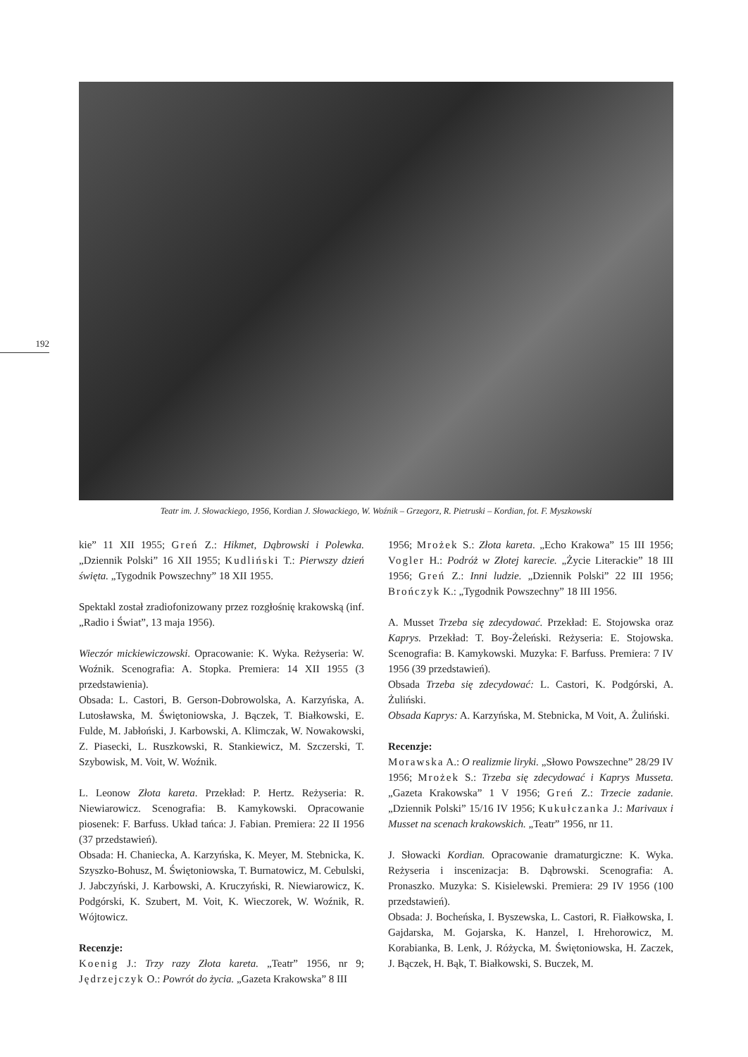192
Teatr im. J. Słowackiego, 1956, Kordian J. Słowackiego, W. Woźnik – Grzegorz, R. Pietruski – Kordian, fot. F. Myszkowski
kie” 11 XII 1955; Greń Z.: Hikmet, Dąbrowski i Polewka. „Dziennik Polski” 16 XII 1955; Kudliński T.: Pierwszy dzień święta. „Tygodnik Powszechny” 18 XII 1955.
Spektakl został zradiofonizowany przez rozgłośnię krakowską (inf. „Radio i Świat”, 13 maja 1956).
Wieczór mickiewiczowski. Opracowanie: K. Wyka. Reżyseria: W. Woźnik. Scenografia: A. Stopka. Premiera: 14 XII 1955 (3 przedstawienia).
Obsada: L. Castori, B. Gerson-Dobrowolska, A. Karzyńska, A. Lutosławska, M. Świętoniowska, J. Bączek, T. Białkowski, E. Fulde, M. Jabłoński, J. Karbowski, A. Klimczak, W. Nowakowski, Z. Piasecki, L. Ruszkowski, R. Stankiewicz, M. Szczerski, T. Szybowisk, M. Voit, W. Woźnik.
L. Leonow Złota kareta. Przekład: P. Hertz. Reżyseria: R. Niewiarowicz. Scenografia: B. Kamykowski. Opracowanie piosenek: F. Barfuss. Układ tańca: J. Fabian. Premiera: 22 II 1956 (37 przedstawień).
Obsada: H. Chaniecka, A. Karzyńska, K. Meyer, M. Stebnicka, K. Szyszko-Bohusz, M. Świętoniowska, T. Burnatowicz, M. Cebulski, J. Jabczyński, J. Karbowski, A. Kruczyński, R. Niewiarowicz, K. Podgórski, K. Szubert, M. Voit, K. Wieczorek, W. Woźnik, R. Wójtowicz.
Recenzje:
Koenig J.: Trzy razy Złota kareta. „Teatr” 1956, nr 9; Jędrzejczyk O.: Powrót do życia. „Gazeta Krakowska” 8 III
1956; Mrożek S.: Złota kareta. „Echo Krakowa” 15 III 1956; Vogler H.: Podróż w Złotej karecie. „Życie Literackie” 18 III 1956; Greń Z.: Inni ludzie. „Dziennik Polski” 22 III 1956; Brończyk K.: „Tygodnik Powszechny” 18 III 1956.
A. Musset Trzeba się zdecydować. Przekład: E. Stojowska oraz Kaprys. Przekład: T. Boy-Żeleński. Reżyseria: E. Stojowska. Scenografia: B. Kamykowski. Muzyka: F. Barfuss. Premiera: 7 IV 1956 (39 przedstawień).
Obsada Trzeba się zdecydować: L. Castori, K. Podgórski, A. Żuliński.
Obsada Kaprys: A. Karzyńska, M. Stebnicka, M Voit, A. Żuliński.
Recenzje:
Morawska A.: O realizmie liryki. „Słowo Powszechne” 28/29 IV 1956; Mrożek S.: Trzeba się zdecydować i Kaprys Musseta. „Gazeta Krakowska” 1 V 1956; Greń Z.: Trzecie zadanie. „Dziennik Polski” 15/16 IV 1956; Kukułczanka J.: Marivaux i Musset na scenach krakowskich. „Teatr” 1956, nr 11.
J. Słowacki Kordian. Opracowanie dramaturgiczne: K. Wyka. Reżyseria i inscenizacja: B. Dąbrowski. Scenografia: A. Pronaszko. Muzyka: S. Kisielewski. Premiera: 29 IV 1956 (100 przedstawień).
Obsada: J. Bocheńska, I. Byszewska, L. Castori, R. Fiałkowska, I. Gajdarska, M. Gojarska, K. Hanzel, I. Hrehorowicz, M. Korabianka, B. Lenk, J. Różycka, M. Świętoniowska, H. Zaczek, J. Bączek, H. Bąk, T. Białkowski, S. Buczek, M.